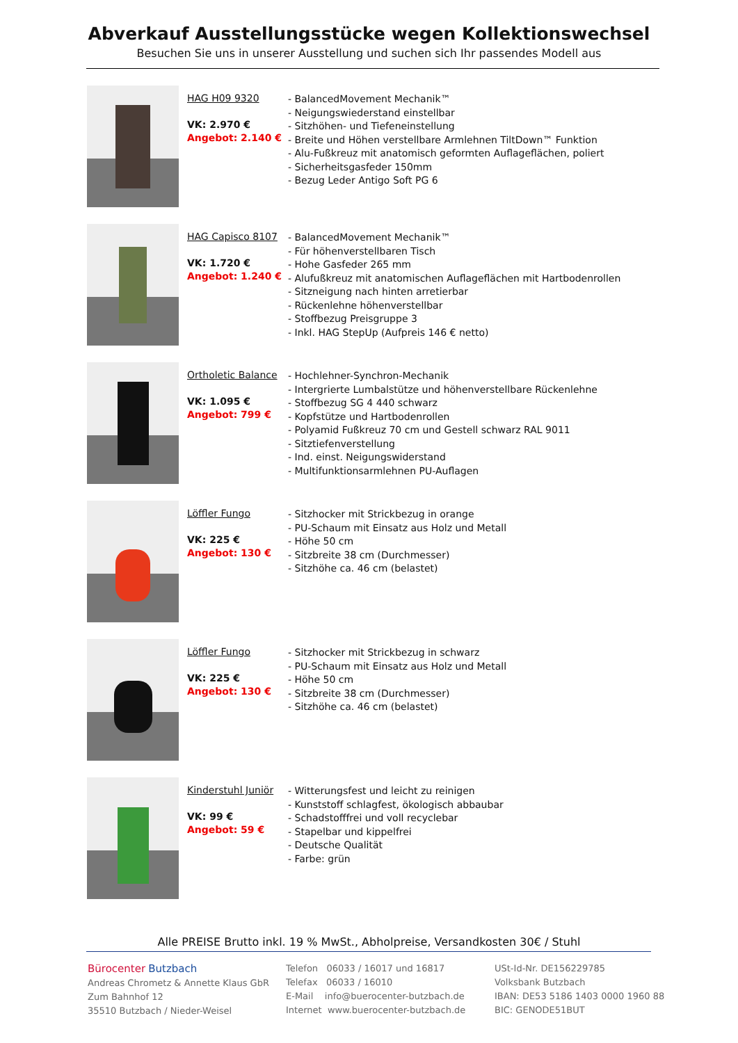Abverkauf Ausstellungsstücke wegen Kollektionswechsel
Besuchen Sie uns in unserer Ausstellung und suchen sich Ihr passendes Modell aus
HAG H09 9320
VK: 2.970 €
Angebot: 2.140 €
- BalancedMovement Mechanik™
- Neigungswiederstand einstellbar
- Sitzhöhen- und Tiefeneinstellung
- Breite und Höhen verstellbare Armlehnen TiltDown™ Funktion
- Alu-Fußkreuz mit anatomisch geformten Auflageflächen, poliert
- Sicherheitsgasfeder 150mm
- Bezug Leder Antigo Soft PG 6
HAG Capisco 8107
VK: 1.720 €
Angebot: 1.240 €
- BalancedMovement Mechanik™
- Für höhenverstellbaren Tisch
- Hohe Gasfeder 265 mm
- Alufußkreuz mit anatomischen Auflageflächen mit Hartbodenrollen
- Sitzneigung nach hinten arretierbar
- Rückenlehne höhenverstellbar
- Stoffbezug Preisgruppe 3
- Inkl. HAG StepUp (Aufpreis 146 € netto)
Ortholetic Balance
VK: 1.095 €
Angebot: 799 €
- Hochlehner-Synchron-Mechanik
- Intergrierte Lumbalstütze und höhenverstellbare Rückenlehne
- Stoffbezug SG 4 440 schwarz
- Kopfstütze und Hartbodenrollen
- Polyamid Fußkreuz 70 cm und Gestell schwarz RAL 9011
- Sitztiefenverstellung
- Ind. einst. Neigungswiderstand
- Multifunktionsarmlehnen PU-Auflagen
Löffler Fungo
VK: 225 €
Angebot: 130 €
- Sitzhocker mit Strickbezug in orange
- PU-Schaum mit Einsatz aus Holz und Metall
- Höhe 50 cm
- Sitzbreite 38 cm (Durchmesser)
- Sitzhöhe ca. 46 cm (belastet)
Löffler Fungo
VK: 225 €
Angebot: 130 €
- Sitzhocker mit Strickbezug in schwarz
- PU-Schaum mit Einsatz aus Holz und Metall
- Höhe 50 cm
- Sitzbreite 38 cm (Durchmesser)
- Sitzhöhe ca. 46 cm (belastet)
Kinderstuhl Juniör
VK: 99 €
Angebot: 59 €
- Witterungsfest und leicht zu reinigen
- Kunststoff schlagfest, ökologisch abbaubar
- Schadstofffrei und voll recyclebar
- Stapelbar und kippelfrei
- Deutsche Qualität
- Farbe: grün
Alle PREISE Brutto inkl. 19 % MwSt., Abholpreise, Versandkosten 30€ / Stuhl
Bürocenter Butzbach
Andreas Chrometz & Annette Klaus GbR
Zum Bahnhof 12
35510 Butzbach / Nieder-Weisel
Telefon 06033 / 16017 und 16817
Telefax 06033 / 16010
E-Mail info@buerocenter-butzbach.de
Internet www.buerocenter-butzbach.de
USt-Id-Nr. DE156229785
Volksbank Butzbach
IBAN: DE53 5186 1403 0000 1960 88
BIC: GENODE51BUT